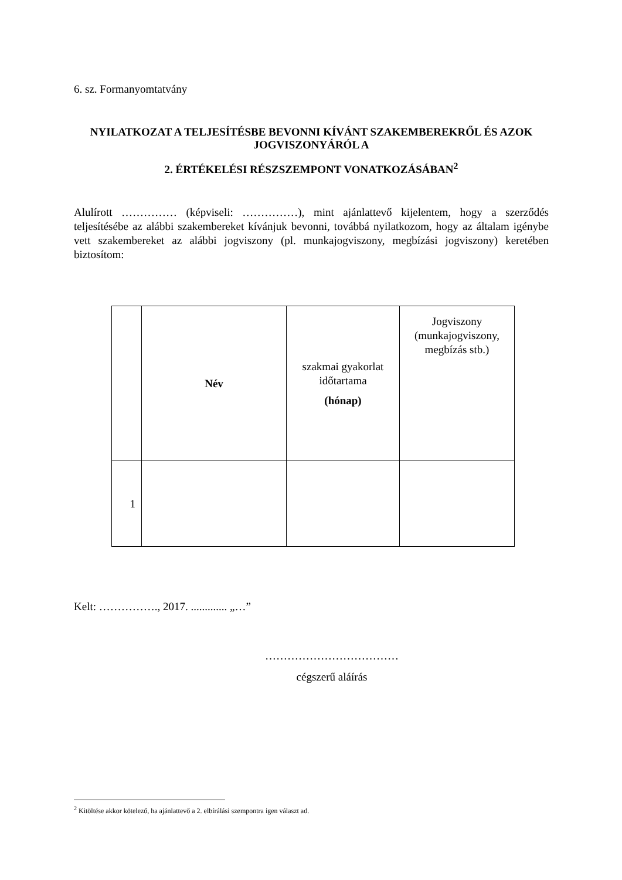6. sz. Formanyomtatvány
NYILATKOZAT A TELJESÍTÉSBE BEVONNI KÍVÁNT SZAKEMBEREKRŐL ÉS AZOK JOGVISZONYÁRÓL A
2. ÉRTÉKELÉSI RÉSZSZEMPONT VONATKOZÁSÁBAN<sup>2</sup>
Alulírott …………… (képviseli: ……………), mint ajánlattevő kijelentem, hogy a szerződés teljesítésébe az alábbi szakembereket kívánjuk bevonni, továbbá nyilatkozom, hogy az általam igénybe vett szakembereket az alábbi jogviszony (pl. munkajogviszony, megbízási jogviszony) keretében biztosítom:
| | Név | szakmai gyakorlat időtartama (hónap) | Jogviszony (munkajogviszony, megbízás stb.) |
| 1 | | | |
Kelt: ……………., 2017. ............. „…”
………………………………
cégszerű aláírás
<sup>2</sup> Kitöltése akkor kötelező, ha ajánlattevő a 2. elbírálási szempontra igen választ ad.